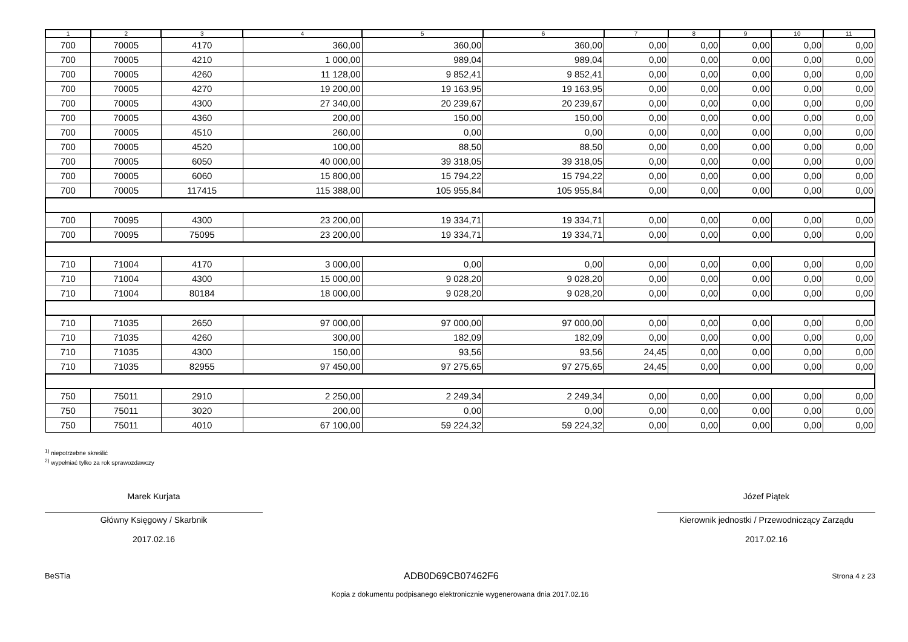| 1 | 2 | 3 | 4 | 5 | 6 | 7 | 8 | 9 | 10 | 11 |
| --- | --- | --- | --- | --- | --- | --- | --- | --- | --- | --- |
| 700 | 70005 | 4170 | 360,00 | 360,00 | 360,00 | 0,00 | 0,00 | 0,00 | 0,00 | 0,00 |
| 700 | 70005 | 4210 | 1 000,00 | 989,04 | 989,04 | 0,00 | 0,00 | 0,00 | 0,00 | 0,00 |
| 700 | 70005 | 4260 | 11 128,00 | 9 852,41 | 9 852,41 | 0,00 | 0,00 | 0,00 | 0,00 | 0,00 |
| 700 | 70005 | 4270 | 19 200,00 | 19 163,95 | 19 163,95 | 0,00 | 0,00 | 0,00 | 0,00 | 0,00 |
| 700 | 70005 | 4300 | 27 340,00 | 20 239,67 | 20 239,67 | 0,00 | 0,00 | 0,00 | 0,00 | 0,00 |
| 700 | 70005 | 4360 | 200,00 | 150,00 | 150,00 | 0,00 | 0,00 | 0,00 | 0,00 | 0,00 |
| 700 | 70005 | 4510 | 260,00 | 0,00 | 0,00 | 0,00 | 0,00 | 0,00 | 0,00 | 0,00 |
| 700 | 70005 | 4520 | 100,00 | 88,50 | 88,50 | 0,00 | 0,00 | 0,00 | 0,00 | 0,00 |
| 700 | 70005 | 6050 | 40 000,00 | 39 318,05 | 39 318,05 | 0,00 | 0,00 | 0,00 | 0,00 | 0,00 |
| 700 | 70005 | 6060 | 15 800,00 | 15 794,22 | 15 794,22 | 0,00 | 0,00 | 0,00 | 0,00 | 0,00 |
| 700 | 70005 | 117415 | 115 388,00 | 105 955,84 | 105 955,84 | 0,00 | 0,00 | 0,00 | 0,00 | 0,00 |
| 700 | 70095 | 4300 | 23 200,00 | 19 334,71 | 19 334,71 | 0,00 | 0,00 | 0,00 | 0,00 | 0,00 |
| 700 | 70095 | 75095 | 23 200,00 | 19 334,71 | 19 334,71 | 0,00 | 0,00 | 0,00 | 0,00 | 0,00 |
| 710 | 71004 | 4170 | 3 000,00 | 0,00 | 0,00 | 0,00 | 0,00 | 0,00 | 0,00 | 0,00 |
| 710 | 71004 | 4300 | 15 000,00 | 9 028,20 | 9 028,20 | 0,00 | 0,00 | 0,00 | 0,00 | 0,00 |
| 710 | 71004 | 80184 | 18 000,00 | 9 028,20 | 9 028,20 | 0,00 | 0,00 | 0,00 | 0,00 | 0,00 |
| 710 | 71035 | 2650 | 97 000,00 | 97 000,00 | 97 000,00 | 0,00 | 0,00 | 0,00 | 0,00 | 0,00 |
| 710 | 71035 | 4260 | 300,00 | 182,09 | 182,09 | 0,00 | 0,00 | 0,00 | 0,00 | 0,00 |
| 710 | 71035 | 4300 | 150,00 | 93,56 | 93,56 | 24,45 | 0,00 | 0,00 | 0,00 | 0,00 |
| 710 | 71035 | 82955 | 97 450,00 | 97 275,65 | 97 275,65 | 24,45 | 0,00 | 0,00 | 0,00 | 0,00 |
| 750 | 75011 | 2910 | 2 250,00 | 2 249,34 | 2 249,34 | 0,00 | 0,00 | 0,00 | 0,00 | 0,00 |
| 750 | 75011 | 3020 | 200,00 | 0,00 | 0,00 | 0,00 | 0,00 | 0,00 | 0,00 | 0,00 |
| 750 | 75011 | 4010 | 67 100,00 | 59 224,32 | 59 224,32 | 0,00 | 0,00 | 0,00 | 0,00 | 0,00 |
<sup>1)</sup> niepotrzebne skreślić
<sup>2)</sup> wypełniać tylko za rok sprawozdawczy
Marek Kurjata
Główny Księgowy / Skarbnik
2017.02.16
Józef Piątek
Kierownik jednostki / Przewodniczący Zarządu
2017.02.16
BeSTia ADB0D69CB07462F6 Strona 4 z 23
Kopia z dokumentu podpisanego elektronicznie wygenerowana dnia 2017.02.16